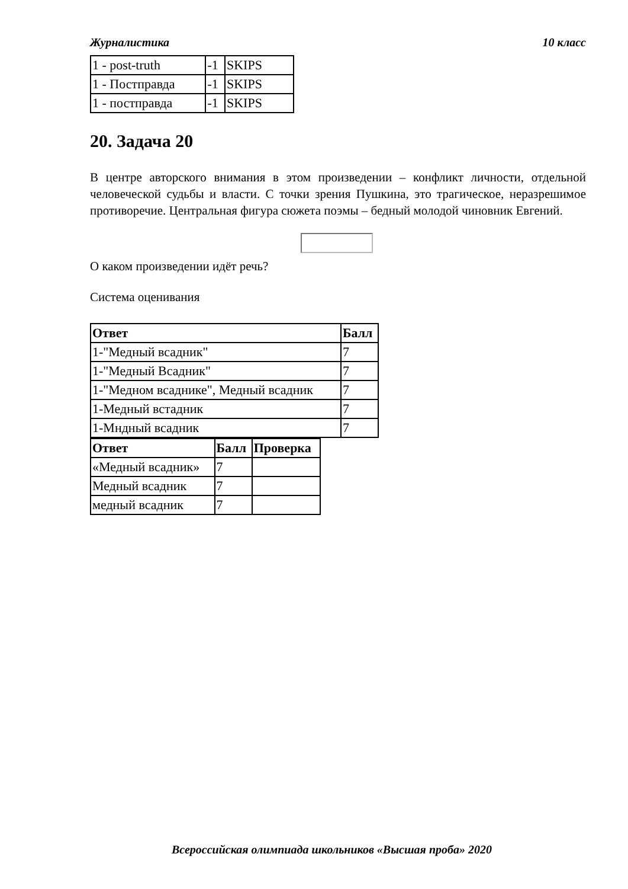Журналистика 10 класс
| 1 - post-truth | -1 | SKIPS |
| 1 - Постправда | -1 | SKIPS |
| 1 - постправда | -1 | SKIPS |
20. Задача 20
В центре авторского внимания в этом произведении – конфликт личности, отдельной человеческой судьбы и власти. С точки зрения Пушкина, это трагическое, неразрешимое противоречие. Центральная фигура сюжета поэмы – бедный молодой чиновник Евгений.
О каком произведении идёт речь?
Система оценивания
| Ответ | Балл |
| --- | --- |
| 1-"Медный всадник" | 7 |
| 1-"Медный Всадник" | 7 |
| 1-"Медном всаднике", Медный всадник | 7 |
| 1-Медный встадник | 7 |
| 1-Мндный всадник | 7 |
| Ответ | Балл | Проверка |
| --- | --- | --- |
| «Медный всадник» | 7 | |
| Медный всадник | 7 | |
| медный всадник | 7 | |
Всероссийская олимпиада школьников «Высшая проба» 2020